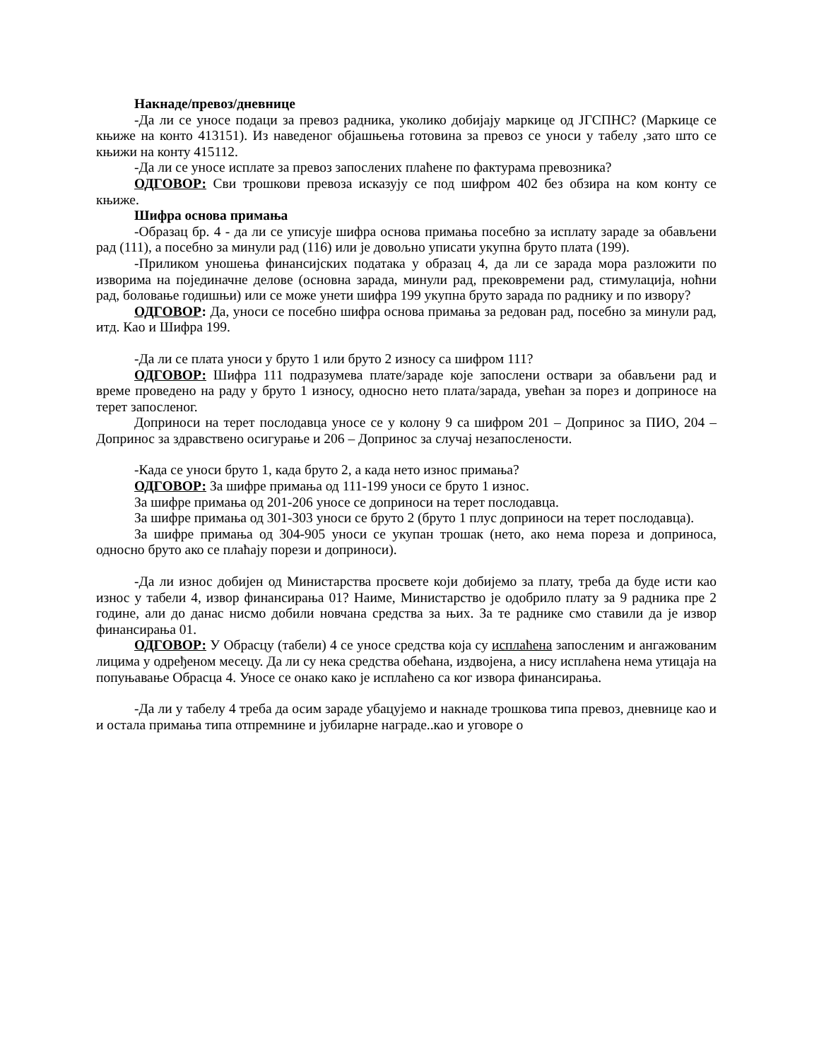Накнаде/превоз/дневнице
-Да ли се уносе подаци за превоз радника, уколико добијају маркице од ЈГСПНС? (Маркице се књиже на конто 413151). Из наведеног објашњења готовина за превоз се уноси у табелу ,зато што се књижи на конту 415112.
-Да ли се уносе исплате за превоз запослених плаћене по фактурама превозника?
ОДГОВОР: Сви трошкови превоза исказују се под шифром 402 без обзира на ком конту се књиже.
Шифра основа примања
-Образац бр. 4 - да ли се уписује шифра основа примања посебно за исплату зараде за обављени рад (111), а посебно за минули рад (116) или је довољно уписати укупна бруто плата (199).
-Приликом уношења финансијских података у образац 4, да ли се зарада мора разложити по изворима на појединачне делове (основна зарада, минули рад, прековремени рад, стимулација, ноћни рад, боловање годишњи) или се може унети шифра 199 укупна бруто зарада по раднику и по извору?
ОДГОВОР: Да, уноси се посебно шифра основа примања за редован рад, посебно за минули рад, итд. Као и Шифра 199.
-Да ли се плата уноси у бруто 1 или бруто 2 износу са шифром 111?
ОДГОВОР: Шифра 111 подразумева плате/зараде које запослени оствари за обављени рад и време проведено на раду у бруто 1 износу, односно нето плата/зарада, увећан за порез и доприносе на терет запосленог.
Доприноси на терет послодавца уносе се у колону 9 са шифром 201 – Допринос за ПИО, 204 – Допринос за здравствено осигурање и 206 – Допринос за случај незапослености.
-Када се уноси бруто 1, када бруто 2, а када нето износ примања?
ОДГОВОР: За шифре примања од 111-199 уноси се бруто 1 износ.
За шифре примања од 201-206 уносе се доприноси на терет послодавца.
За шифре примања од 301-303 уноси се бруто 2 (бруто 1 плус доприноси на терет послодавца).
За шифре примања од 304-905 уноси се укупан трошак (нето, ако нема пореза и доприноса, односно бруто ако се плаћају порези и доприноси).
-Да ли износ добијен од Министарства просвете који добијемо за плату, треба да буде исти као износ у табели 4, извор финансирања 01? Наиме, Министарство је одобрило плату за 9 радника пре 2 године, али до данас нисмо добили новчана средства за њих. За те раднике смо ставили да је извор финансирања 01.
ОДГОВОР: У Обрасцу (табели) 4 се уносе средства која су исплаћена запосленим и ангажованим лицима у одређеном месецу. Да ли су нека средства обећана, издвојена, а нису исплаћена нема утицаја на попуњавање Обрасца 4. Уносе се онако како је исплаћено са ког извора финансирања.
-Да ли у табелу 4 треба да осим зараде убацујемо и накнаде трошкова типа превоз, дневнице као и и остала примања типа отпремнине и јубиларне награде..као и уговоре о